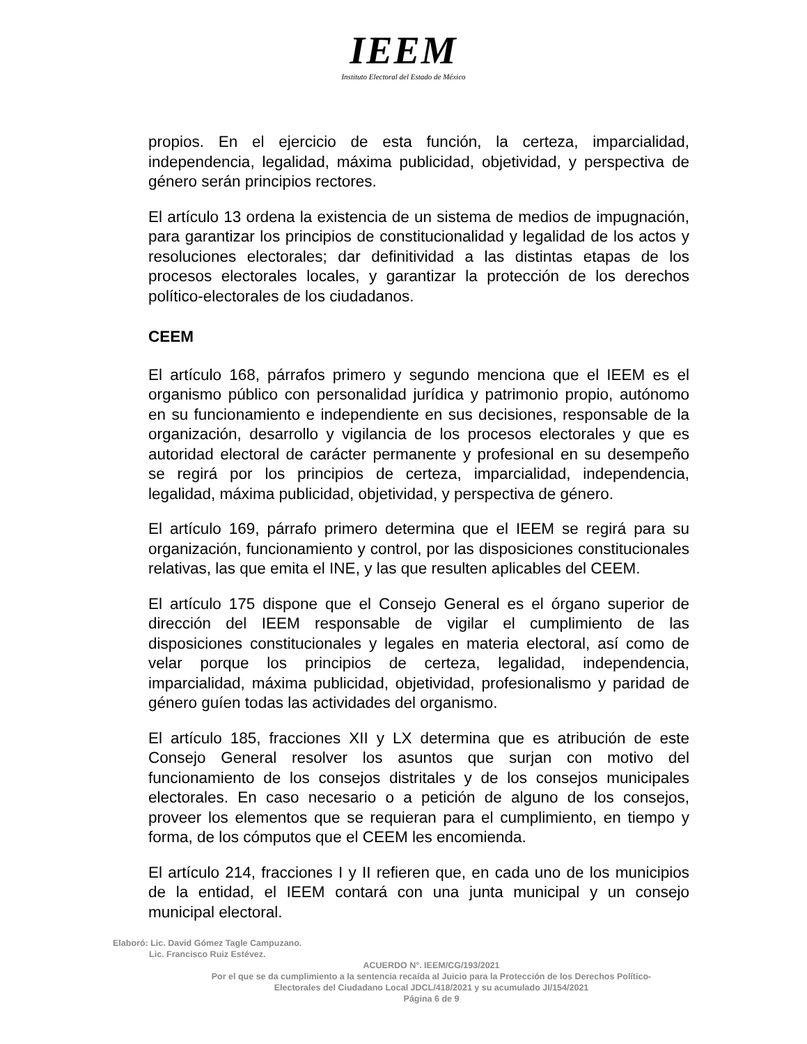IEEM
Instituto Electoral del Estado de México
propios. En el ejercicio de esta función, la certeza, imparcialidad, independencia, legalidad, máxima publicidad, objetividad, y perspectiva de género serán principios rectores.
El artículo 13 ordena la existencia de un sistema de medios de impugnación, para garantizar los principios de constitucionalidad y legalidad de los actos y resoluciones electorales; dar definitividad a las distintas etapas de los procesos electorales locales, y garantizar la protección de los derechos político-electorales de los ciudadanos.
CEEM
El artículo 168, párrafos primero y segundo menciona que el IEEM es el organismo público con personalidad jurídica y patrimonio propio, autónomo en su funcionamiento e independiente en sus decisiones, responsable de la organización, desarrollo y vigilancia de los procesos electorales y que es autoridad electoral de carácter permanente y profesional en su desempeño se regirá por los principios de certeza, imparcialidad, independencia, legalidad, máxima publicidad, objetividad, y perspectiva de género.
El artículo 169, párrafo primero determina que el IEEM se regirá para su organización, funcionamiento y control, por las disposiciones constitucionales relativas, las que emita el INE, y las que resulten aplicables del CEEM.
El artículo 175 dispone que el Consejo General es el órgano superior de dirección del IEEM responsable de vigilar el cumplimiento de las disposiciones constitucionales y legales en materia electoral, así como de velar porque los principios de certeza, legalidad, independencia, imparcialidad, máxima publicidad, objetividad, profesionalismo y paridad de género guíen todas las actividades del organismo.
El artículo 185, fracciones XII y LX determina que es atribución de este Consejo General resolver los asuntos que surjan con motivo del funcionamiento de los consejos distritales y de los consejos municipales electorales. En caso necesario o a petición de alguno de los consejos, proveer los elementos que se requieran para el cumplimiento, en tiempo y forma, de los cómputos que el CEEM les encomienda.
El artículo 214, fracciones I y II refieren que, en cada uno de los municipios de la entidad, el IEEM contará con una junta municipal y un consejo municipal electoral.
Elaboró: Lic. David Gómez Tagle Campuzano.
Lic. Francisco Ruiz Estévez.
ACUERDO N°. IEEM/CG/193/2021
Por el que se da cumplimiento a la sentencia recaída al Juicio para la Protección de los Derechos Político-
Electorales del Ciudadano Local JDCL/418/2021 y su acumulado JI/154/2021
Página 6 de 9